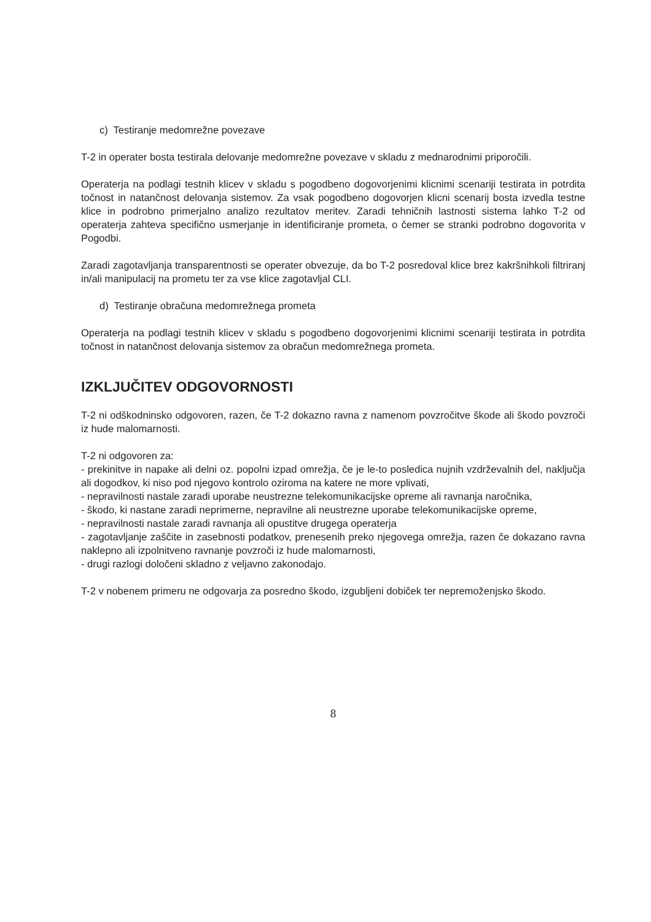c) Testiranje medomrežne povezave
T-2 in operater bosta testirala delovanje medomrežne povezave v skladu z mednarodnimi priporočili.
Operaterja na podlagi testnih klicev v skladu s pogodbeno dogovorjenimi klicnimi scenariji testirata in potrdita točnost in natančnost delovanja sistemov. Za vsak pogodbeno dogovorjen klicni scenarij bosta izvedla testne klice in podrobno primerjalno analizo rezultatov meritev. Zaradi tehničnih lastnosti sistema lahko T-2 od operaterja zahteva specifično usmerjanje in identificiranje prometa, o čemer se stranki podrobno dogovorita v Pogodbi.
Zaradi zagotavljanja transparentnosti se operater obvezuje, da bo T-2 posredoval klice brez kakršnihkoli filtriranj in/ali manipulacij na prometu ter za vse klice zagotavljal CLI.
d) Testiranje obračuna medomrežnega prometa
Operaterja na podlagi testnih klicev v skladu s pogodbeno dogovorjenimi klicnimi scenariji testirata in potrdita točnost in natančnost delovanja sistemov za obračun medomrežnega prometa.
IZKLJUČITEV ODGOVORNOSTI
T-2 ni odškodninsko odgovoren, razen, če T-2 dokazno ravna z namenom povzročitve škode ali škodo povzroči iz hude malomarnosti.
T-2 ni odgovoren za:
- prekinitve in napake ali delni oz. popolni izpad omrežja, če je le-to posledica nujnih vzdrževalnih del, naključja ali dogodkov, ki niso pod njegovo kontrolo oziroma na katere ne more vplivati,
- nepravilnosti nastale zaradi uporabe neustrezne telekomunikacijske opreme ali ravnanja naročnika,
- škodo, ki nastane zaradi neprimerne, nepravilne ali neustrezne uporabe telekomunikacijske opreme,
- nepravilnosti nastale zaradi ravnanja ali opustitve drugega operaterja
- zagotavljanje zaščite in zasebnosti podatkov, prenesenih preko njegovega omrežja, razen če dokazano ravna naklepno ali izpolnitveno ravnanje povzroči iz hude malomarnosti,
- drugi razlogi določeni skladno z veljavno zakonodajo.
T-2 v nobenem primeru ne odgovarja za posredno škodo, izgubljeni dobiček ter nepremoženjsko škodo.
8